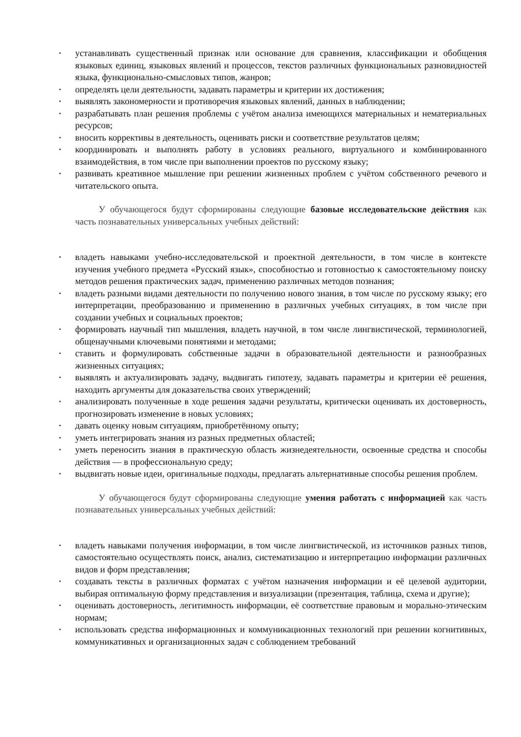• устанавливать существенный признак или основание для сравнения, классификации и обобщения языковых единиц, языковых явлений и процессов, текстов различных функциональных разновидностей языка, функционально-смысловых типов, жанров;
• определять цели деятельности, задавать параметры и критерии их достижения;
• выявлять закономерности и противоречия языковых явлений, данных в наблюдении;
• разрабатывать план решения проблемы с учётом анализа имеющихся материальных и нематериальных ресурсов;
• вносить коррективы в деятельность, оценивать риски и соответствие результатов целям;
• координировать и выполнять работу в условиях реального, виртуального и комбинированного взаимодействия, в том числе при выполнении проектов по русскому языку;
• развивать креативное мышление при решении жизненных проблем с учётом собственного речевого и читательского опыта.
У обучающегося будут сформированы следующие базовые исследовательские действия как часть познавательных универсальных учебных действий:
• владеть навыками учебно-исследовательской и проектной деятельности, в том числе в контексте изучения учебного предмета «Русский язык», способностью и готовностью к самостоятельному поиску методов решения практических задач, применению различных методов познания;
• владеть разными видами деятельности по получению нового знания, в том числе по русскому языку; его интерпретации, преобразованию и применению в различных учебных ситуациях, в том числе при создании учебных и социальных проектов;
• формировать научный тип мышления, владеть научной, в том числе лингвистической, терминологией, общенаучными ключевыми понятиями и методами;
• ставить и формулировать собственные задачи в образовательной деятельности и разнообразных жизненных ситуациях;
• выявлять и актуализировать задачу, выдвигать гипотезу, задавать параметры и критерии её решения, находить аргументы для доказательства своих утверждений;
• анализировать полученные в ходе решения задачи результаты, критически оценивать их достоверность, прогнозировать изменение в новых условиях;
• давать оценку новым ситуациям, приобретённому опыту;
• уметь интегрировать знания из разных предметных областей;
• уметь переносить знания в практическую область жизнедеятельности, освоенные средства и способы действия — в профессиональную среду;
• выдвигать новые идеи, оригинальные подходы, предлагать альтернативные способы решения проблем.
У обучающегося будут сформированы следующие умения работать с информацией как часть познавательных универсальных учебных действий:
• владеть навыками получения информации, в том числе лингвистической, из источников разных типов, самостоятельно осуществлять поиск, анализ, систематизацию и интерпретацию информации различных видов и форм представления;
• создавать тексты в различных форматах с учётом назначения информации и её целевой аудитории, выбирая оптимальную форму представления и визуализации (презентация, таблица, схема и другие);
• оценивать достоверность, легитимность информации, её соответствие правовым и морально-этическим нормам;
• использовать средства информационных и коммуникационных технологий при решении когнитивных, коммуникативных и организационных задач с соблюдением требований